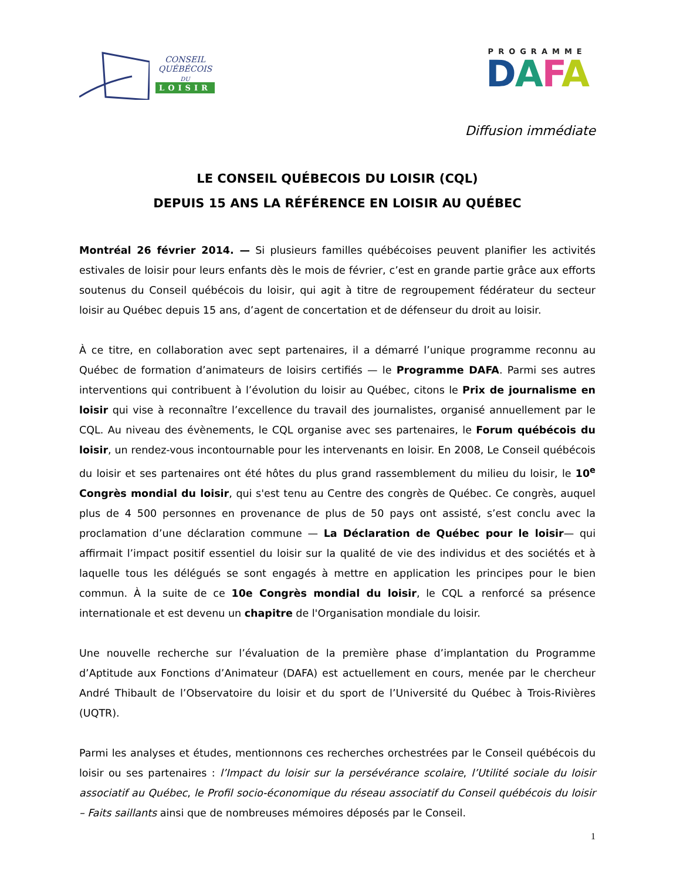CONSEIL
QUÉBÉCOIS
DU
LOISIR
PROGRAMME
DAFA
Diffusion immédiate
LE CONSEIL QUÉBECOIS DU LOISIR (CQL)
DEPUIS 15 ANS LA RÉFÉRENCE EN LOISIR AU QUÉBEC
Montréal 26 février 2014. — Si plusieurs familles québécoises peuvent planifier les activités estivales de loisir pour leurs enfants dès le mois de février, c’est en grande partie grâce aux efforts soutenus du Conseil québécois du loisir, qui agit à titre de regroupement fédérateur du secteur loisir au Québec depuis 15 ans, d’agent de concertation et de défenseur du droit au loisir.
À ce titre, en collaboration avec sept partenaires, il a démarré l’unique programme reconnu au Québec de formation d’animateurs de loisirs certifiés — le Programme DAFA. Parmi ses autres interventions qui contribuent à l’évolution du loisir au Québec, citons le Prix de journalisme en loisir qui vise à reconnaître l’excellence du travail des journalistes, organisé annuellement par le CQL. Au niveau des évènements, le CQL organise avec ses partenaires, le Forum québécois du loisir, un rendez-vous incontournable pour les intervenants en loisir. En 2008, Le Conseil québécois du loisir et ses partenaires ont été hôtes du plus grand rassemblement du milieu du loisir, le 10<sup>e</sup> Congrès mondial du loisir, qui s'est tenu au Centre des congrès de Québec. Ce congrès, auquel plus de 4 500 personnes en provenance de plus de 50 pays ont assisté, s’est conclu avec la proclamation d’une déclaration commune — La Déclaration de Québec pour le loisir— qui affirmait l’impact positif essentiel du loisir sur la qualité de vie des individus et des sociétés et à laquelle tous les délégués se sont engagés à mettre en application les principes pour le bien commun. À la suite de ce 10e Congrès mondial du loisir, le CQL a renforcé sa présence internationale et est devenu un chapitre de l'Organisation mondiale du loisir.
Une nouvelle recherche sur l’évaluation de la première phase d’implantation du Programme d’Aptitude aux Fonctions d’Animateur (DAFA) est actuellement en cours, menée par le chercheur André Thibault de l’Observatoire du loisir et du sport de l’Université du Québec à Trois-Rivières (UQTR).
Parmi les analyses et études, mentionnons ces recherches orchestrées par le Conseil québécois du loisir ou ses partenaires : l’Impact du loisir sur la persévérance scolaire, l’Utilité sociale du loisir associatif au Québec, le Profil socio-économique du réseau associatif du Conseil québécois du loisir – Faits saillants ainsi que de nombreuses mémoires déposés par le Conseil.
1